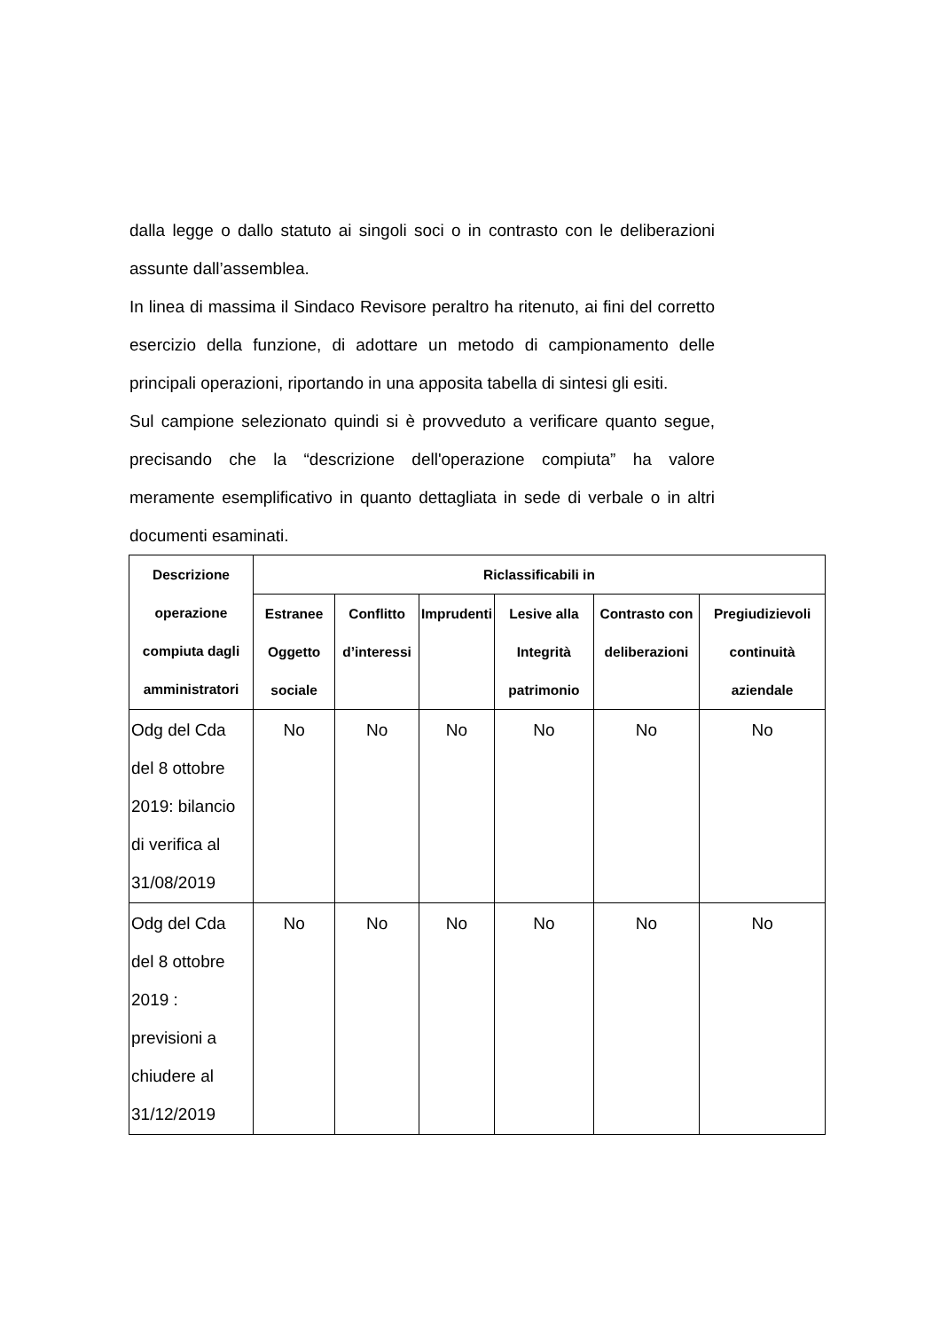dalla legge o dallo statuto ai singoli soci o in contrasto con le deliberazioni assunte dall’assemblea.
In linea di massima il Sindaco Revisore peraltro ha ritenuto, ai fini del corretto esercizio della funzione, di adottare un metodo di campionamento delle principali operazioni, riportando in una apposita tabella di sintesi gli esiti.
Sul campione selezionato quindi si è provveduto a verificare quanto segue, precisando che la “descrizione dell'operazione compiuta” ha valore meramente esemplificativo in quanto dettagliata in sede di verbale o in altri documenti esaminati.
| Descrizione operazione compiuta dagli amministratori | Riclassificabili in | | | | | |
| --- | --- | --- | --- | --- | --- | --- |
| | Estranee Oggetto sociale | Conflitto d’interessi | Imprudenti | Lesive alla Integrità patrimonio | Contrasto con deliberazioni | Pregiudizievoli continuità aziendale |
| Odg del Cda del 8 ottobre 2019: bilancio di verifica al 31/08/2019 | No | No | No | No | No | No |
| Odg del Cda del 8 ottobre 2019 : previsioni a chiudere al 31/12/2019 | No | No | No | No | No | No |